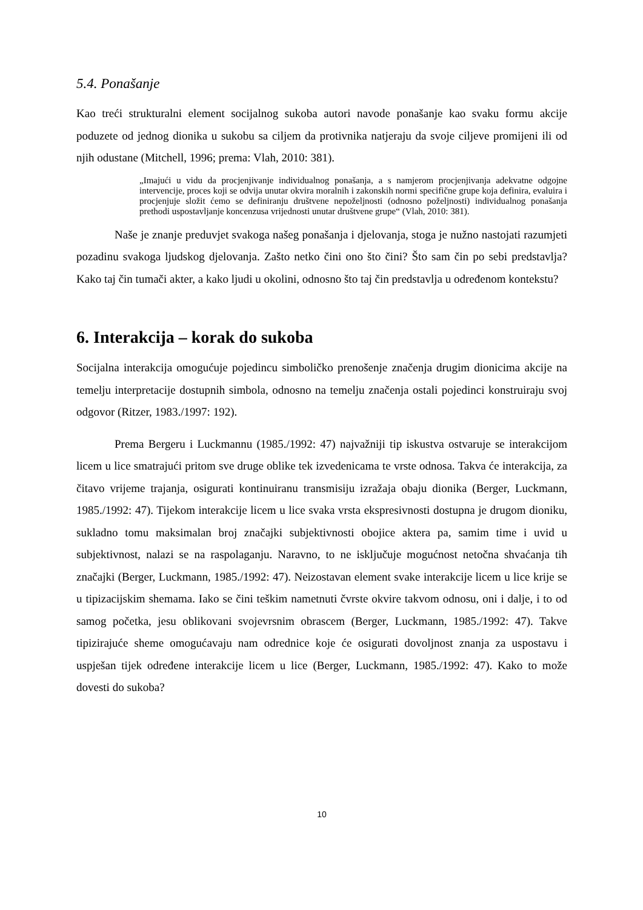5.4. Ponašanje
Kao treći strukturalni element socijalnog sukoba autori navode ponašanje kao svaku formu akcije poduzete od jednog dionika u sukobu sa ciljem da protivnika natjeraju da svoje ciljeve promijeni ili od njih odustane (Mitchell, 1996; prema: Vlah, 2010: 381).
„Imajući u vidu da procjenjivanje individualnog ponašanja, a s namjerom procjenjivanja adekvatne odgojne intervencije, proces koji se odvija unutar okvira moralnih i zakonskih normi specifične grupe koja definira, evaluira i procjenjuje složit ćemo se definiranju društvene nepoželjnosti (odnosno poželjnosti) individualnog ponašanja prethodi uspostavljanje koncenzusa vrijednosti unutar društvene grupe“ (Vlah, 2010: 381).
Naše je znanje preduvjet svakoga našeg ponašanja i djelovanja, stoga je nužno nastojati razumjeti pozadinu svakoga ljudskog djelovanja. Zašto netko čini ono što čini? Što sam čin po sebi predstavlja? Kako taj čin tumači akter, a kako ljudi u okolini, odnosno što taj čin predstavlja u određenom kontekstu?
6. Interakcija – korak do sukoba
Socijalna interakcija omogućuje pojedincu simboličko prenošenje značenja drugim dionicima akcije na temelju interpretacije dostupnih simbola, odnosno na temelju značenja ostali pojedinci konstruiraju svoj odgovor (Ritzer, 1983./1997: 192).
Prema Bergeru i Luckmannu (1985./1992: 47) najvažniji tip iskustva ostvaruje se interakcijom licem u lice smatrajući pritom sve druge oblike tek izvedenicama te vrste odnosa. Takva će interakcija, za čitavo vrijeme trajanja, osigurati kontinuiranu transmisiju izražaja obaju dionika (Berger, Luckmann, 1985./1992: 47). Tijekom interakcije licem u lice svaka vrsta ekspresivnosti dostupna je drugom dioniku, sukladno tomu maksimalan broj značajki subjektivnosti obojice aktera pa, samim time i uvid u subjektivnost, nalazi se na raspolaganju. Naravno, to ne isključuje mogućnost netočna shvaćanja tih značajki (Berger, Luckmann, 1985./1992: 47). Neizostavan element svake interakcije licem u lice krije se u tipizacijskim shemama. Iako se čini teškim nametnuti čvrste okvire takvom odnosu, oni i dalje, i to od samog početka, jesu oblikovani svojevrsnim obrascem (Berger, Luckmann, 1985./1992: 47). Takve tipizirajuće sheme omogućavaju nam odrednice koje će osigurati dovoljnost znanja za uspostavu i uspješan tijek određene interakcije licem u lice (Berger, Luckmann, 1985./1992: 47). Kako to može dovesti do sukoba?
10